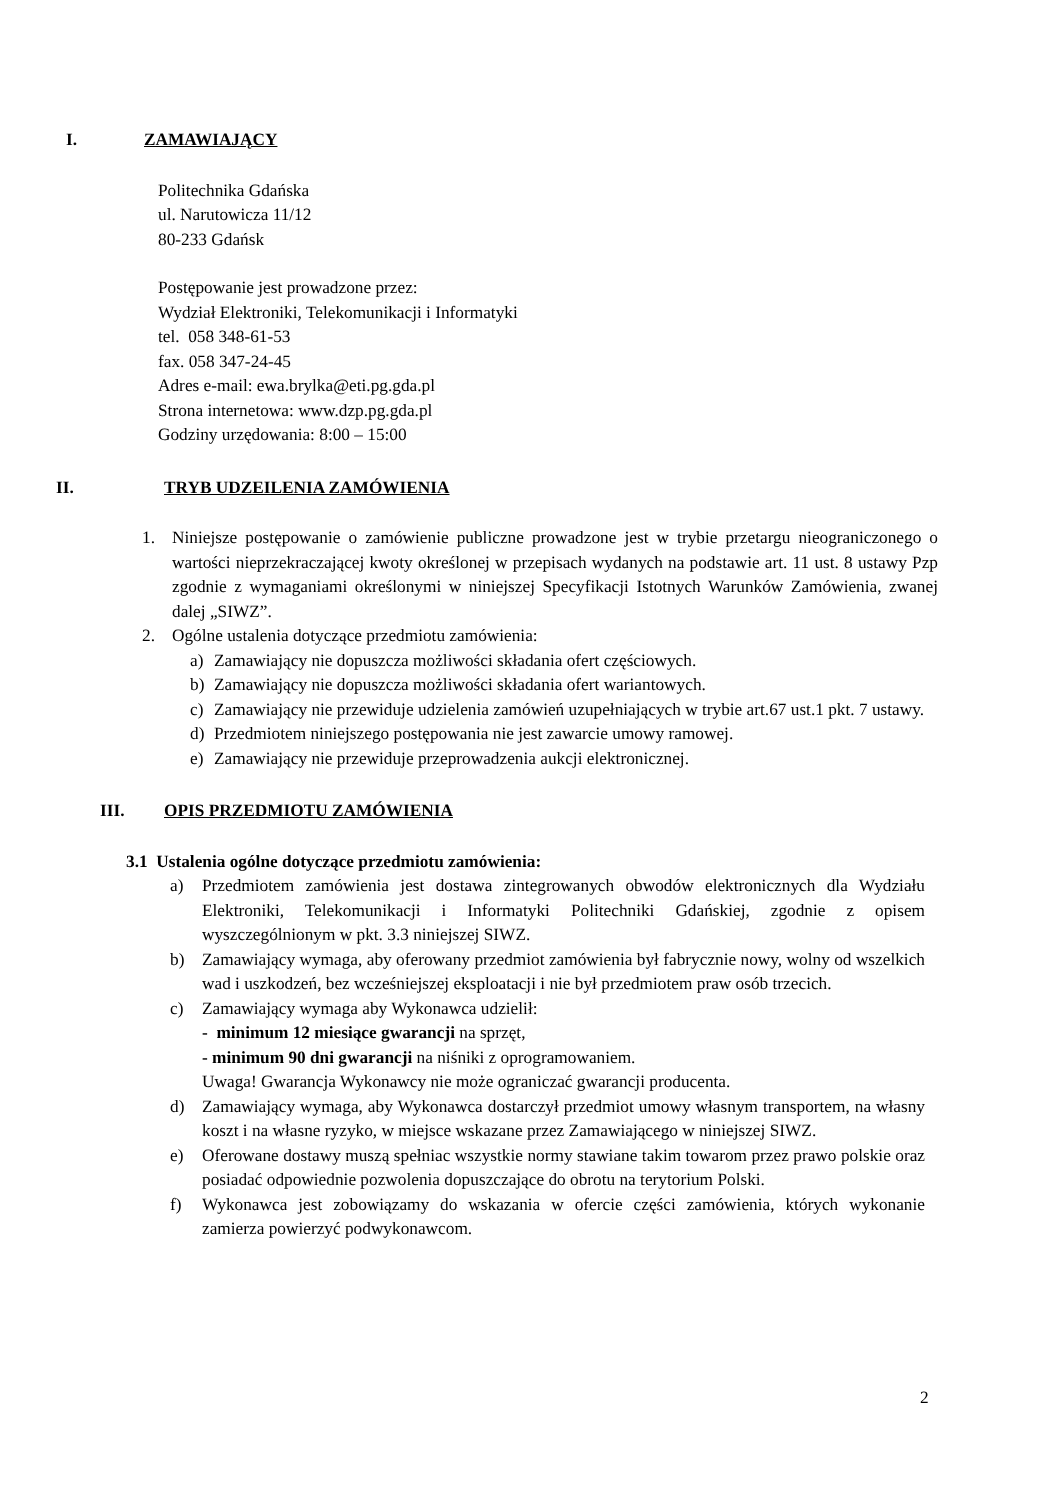I. ZAMAWIAJĄCY
Politechnika Gdańska
ul. Narutowicza 11/12
80-233 Gdańsk
Postępowanie jest prowadzone przez:
Wydział Elektroniki, Telekomunikacji i Informatyki
tel. 058 348-61-53
fax. 058 347-24-45
Adres e-mail: ewa.brylka@eti.pg.gda.pl
Strona internetowa: www.dzp.pg.gda.pl
Godziny urzędowania: 8:00 – 15:00
II. TRYB UDZEILENIA ZAMÓWIENIA
1. Niniejsze postępowanie o zamówienie publiczne prowadzone jest w trybie przetargu nieograniczonego o wartości nieprzekraczającej kwoty określonej w przepisach wydanych na podstawie art. 11 ust. 8 ustawy Pzp zgodnie z wymaganiami określonymi w niniejszej Specyfikacji Istotnych Warunków Zamówienia, zwanej dalej „SIWZ”.
2. Ogólne ustalenia dotyczące przedmiotu zamówienia:
a) Zamawiający nie dopuszcza możliwości składania ofert częściowych.
b) Zamawiający nie dopuszcza możliwości składania ofert wariantowych.
c) Zamawiający nie przewiduje udzielenia zamówień uzupełniających w trybie art.67 ust.1 pkt. 7 ustawy.
d) Przedmiotem niniejszego postępowania nie jest zawarcie umowy ramowej.
e) Zamawiający nie przewiduje przeprowadzenia aukcji elektronicznej.
III. OPIS PRZEDMIOTU ZAMÓWIENIA
3.1 Ustalenia ogólne dotyczące przedmiotu zamówienia:
a) Przedmiotem zamówienia jest dostawa zintegrowanych obwodów elektronicznych dla Wydziału Elektroniki, Telekomunikacji i Informatyki Politechniki Gdańskiej, zgodnie z opisem wyszczególnionym w pkt. 3.3 niniejszej SIWZ.
b) Zamawiający wymaga, aby oferowany przedmiot zamówienia był fabrycznie nowy, wolny od wszelkich wad i uszkodzeń, bez wcześniejszej eksploatacji i nie był przedmiotem praw osób trzecich.
c) Zamawiający wymaga aby Wykonawca udzielił:
- minimum 12 miesiące gwarancji na sprzęt,
- minimum 90 dni gwarancji na niśniki z oprogramowaniem.
Uwaga! Gwarancja Wykonawcy nie może ograniczać gwarancji producenta.
d) Zamawiający wymaga, aby Wykonawca dostarczył przedmiot umowy własnym transportem, na własny koszt i na własne ryzyko, w miejsce wskazane przez Zamawiającego w niniejszej SIWZ.
e) Oferowane dostawy muszą spełniac wszystkie normy stawiane takim towarom przez prawo polskie oraz posiadać odpowiednie pozwolenia dopuszczające do obrotu na terytorium Polski.
f) Wykonawca jest zobowiązamy do wskazania w ofercie części zamówienia, których wykonanie zamierza powierzyć podwykonawcom.
2